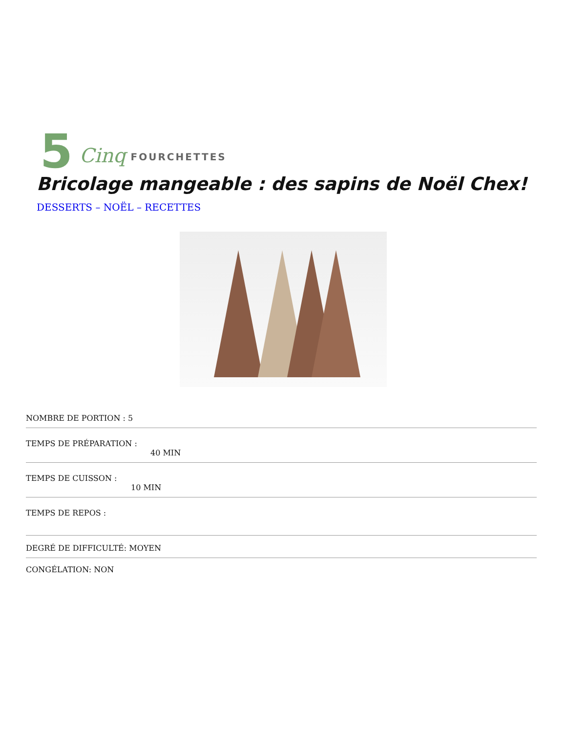5 Cinq FOURCHETTES
Bricolage mangeable : des sapins de Noël Chex!
DESSERTS – NOËL – RECETTES
NOMBRE DE PORTION : 5
TEMPS DE PRÉPARATION :
40 MIN
TEMPS DE CUISSON :
10 MIN
TEMPS DE REPOS :
DEGRÉ DE DIFFICULTÉ: MOYEN
CONGÉLATION: NON